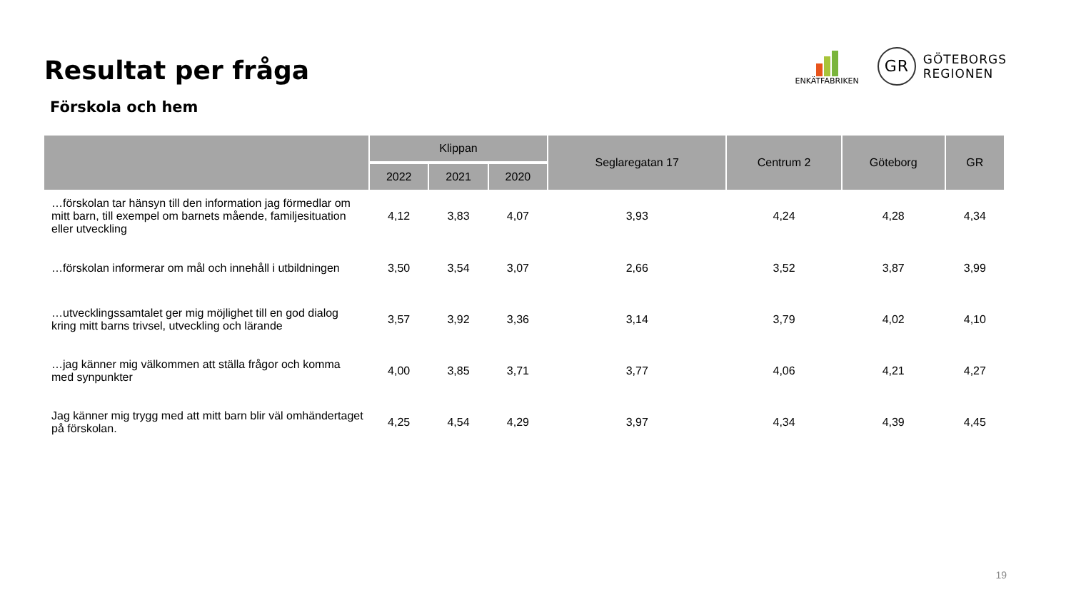Resultat per fråga
ENKÄTFABRIKEN
GR
GÖTEBORGS
REGIONEN
Förskola och hem
| | Klippan | | | Seglaregatan 17 | Centrum 2 | Göteborg | GR |
| --- | --- | --- | --- | --- | --- | --- | --- |
| | 2022 | 2021 | 2020 | | | | |
| …förskolan tar hänsyn till den information jag förmedlar om mitt barn, till exempel om barnets mående, familjesituation eller utveckling | 4,12 | 3,83 | 4,07 | 3,93 | 4,24 | 4,28 | 4,34 |
| …förskolan informerar om mål och innehåll i utbildningen | 3,50 | 3,54 | 3,07 | 2,66 | 3,52 | 3,87 | 3,99 |
| …utvecklingssamtalet ger mig möjlighet till en god dialog kring mitt barns trivsel, utveckling och lärande | 3,57 | 3,92 | 3,36 | 3,14 | 3,79 | 4,02 | 4,10 |
| …jag känner mig välkommen att ställa frågor och komma med synpunkter | 4,00 | 3,85 | 3,71 | 3,77 | 4,06 | 4,21 | 4,27 |
| Jag känner mig trygg med att mitt barn blir väl omhändertaget på förskolan. | 4,25 | 4,54 | 4,29 | 3,97 | 4,34 | 4,39 | 4,45 |
19